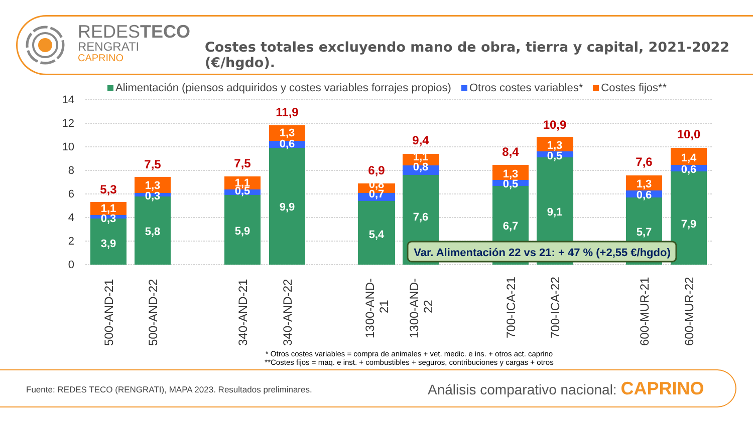REDESTECO
RENGRATI
CAPRINO
Costes totales excluyendo mano de obra, tierra y capital, 2021-2022 (€/hgdo).
Alimentación (piensos adquiridos y costes variables forrajes propios) Otros costes variables* Costes fijos**
14
12
10
8
6
4
2
0
3,9
0,3
1,1
5,8
0,3
1,3
5,9
0,5
1,1
9,9
0,6
1,3
5,4
0,7
0,8
7,6
0,8
1,1
6,7
0,5
1,3
9,1
0,5
1,3
5,7
0,6
1,3
7,9
0,6
1,4
5,3
7,5
7,5
11,9
6,9
9,4
8,4
10,9
7,6
10,0
Var. Alimentación 22 vs 21: + 47 % (+2,55 €/hgdo)
500-AND-21
500-AND-22
340-AND-21
340-AND-22
1300-AND-
21
1300-AND-
22
700-ICA-21
700-ICA-22
600-MUR-21
600-MUR-22
* Otros costes variables = compra de animales + vet. medic. e ins. + otros act. caprino
**Costes fijos = maq. e inst. + combustibles + seguros, contribuciones y cargas + otros
Fuente: REDES TECO (RENGRATI), MAPA 2023. Resultados preliminares.
Análisis comparativo nacional: CAPRINO